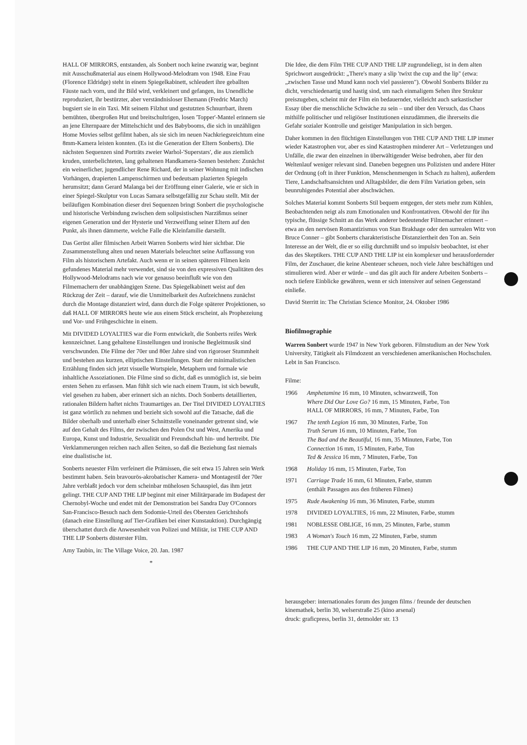HALL OF MIRRORS, entstanden, als Sonbert noch keine zwanzig war, beginnt mit Ausschußmaterial aus einem Hollywood-Melodram von 1948. Eine Frau (Florence Eldridge) steht in einem Spiegelkabinett, schleudert ihre geballten Fäuste nach vorn, und ihr Bild wird, verkleinert und gefangen, ins Unendliche reproduziert, ihr bestürzter, aber verständnisloser Ehemann (Fredric March) bugsiert sie in ein Taxi. Mit seinem Filzhut und gestutzten Schnurrbart, ihrem bemühten, übergroßen Hut und breitschultrigen, losen 'Topper'-Mantel erinnern sie an jene Elternpaare der Mittelschicht und des Babybooms, die sich in unzähligen Home Movies selbst gefilmt haben, als sie sich im neuen Nachkriegsreichtum eine 8mm-Kamera leisten konnten. (Es ist die Generation der Eltern Sonberts). Die nächsten Sequenzen sind Porträts zweier Warhol-'Superstars', die aus ziemlich kruden, unterbelichteten, lang gehaltenen Handkamera-Szenen bestehen: Zunächst ein weinerlicher, jugendlicher Rene Richard, der in seiner Wohnung mit indischen Vorhängen, drapierten Lampenschirmen und bedeutsam plazierten Spiegeln herumsitzt; dann Gerard Malanga bei der Eröffnung einer Galerie, wie er sich in einer Spiegel-Skulptur von Lucas Samara selbstgefällig zur Schau stellt. Mit der beiläufigen Kombination dieser drei Sequenzen bringt Sonbert die psychologische und historische Verbindung zwischen dem solipsistischen Narzißmus seiner eigenen Generation und der Hysterie und Verzweiflung seiner Eltern auf den Punkt, als ihnen dämmerte, welche Falle die Kleinfamilie darstellt.
Das Gerüst aller filmischen Arbeit Warren Sonberts wird hier sichtbar. Die Zusammenstellung alten und neuen Materials beleuchtet seine Auffassung von Film als historischem Artefakt. Auch wenn er in seinen späteren Filmen kein gefundenes Material mehr verwendet, sind sie von den expressiven Qualitäten des Hollywood-Melodrams nach wie vor genauso beeinflußt wie von den Filmemachern der unabhängigen Szene. Das Spiegelkabinett weist auf den Rückzug der Zeit – darauf, wie die Unmittelbarkeit des Aufzeichnens zunächst durch die Montage distanziert wird, dann durch die Folge späterer Projektionen, so daß HALL OF MIRRORS heute wie aus einem Stück erscheint, als Prophezeiung und Vor- und Frühgeschichte in einem.
Mit DIVIDED LOYALTIES war die Form entwickelt, die Sonberts reifes Werk kennzeichnet. Lang gehaltene Einstellungen und ironische Begleitmusik sind verschwunden. Die Filme der 70er und 80er Jahre sind von rigoroser Stummheit und bestehen aus kurzen, elliptischen Einstellungen. Statt der minimalistischen Erzählung finden sich jetzt visuelle Wortspiele, Metaphern und formale wie inhaltliche Assoziationen. Die Filme sind so dicht, daß es unmöglich ist, sie beim ersten Sehen zu erfassen. Man fühlt sich wie nach einem Traum, ist sich bewußt, viel gesehen zu haben, aber erinnert sich an nichts. Doch Sonberts detaillierten, rationalen Bildern haftet nichts Traumartiges an. Der Titel DIVIDED LOYALTIES ist ganz wörtlich zu nehmen und bezieht sich sowohl auf die Tatsache, daß die Bilder oberhalb und unterhalb einer Schnittstelle voneinander getrennt sind, wie auf den Gehalt des Films, der zwischen den Polen Ost und West, Amerika und Europa, Kunst und Industrie, Sexualität und Freundschaft hin- und hertreibt. Die Verklammerungen reichen nach allen Seiten, so daß die Beziehung fast niemals eine dualistische ist.
Sonberts neuester Film verfeinert die Prämissen, die seit etwa 15 Jahren sein Werk bestimmt haben. Sein bravourös-akrobatischer Kamera- und Montagestil der 70er Jahre verblaßt jedoch vor dem scheinbar mühelosen Schauspiel, das ihm jetzt gelingt. THE CUP AND THE LIP beginnt mit einer Militärparade im Budapest der Chernobyl-Woche und endet mit der Demonstration bei Sandra Day O'Connors San-Francisco-Besuch nach dem Sodomie-Urteil des Obersten Gerichtshofs (danach eine Einstellung auf Tier-Grafiken bei einer Kunstauktion). Durchgängig überschattet durch die Anwesenheit von Polizei und Militär, ist THE CUP AND THE LIP Sonberts düsterster Film.
Amy Taubin, in: The Village Voice, 20. Jan. 1987
*
Die Idee, die dem Film THE CUP AND THE LIP zugrundeliegt, ist in dem alten Sprichwort ausgedrückt: „There's many a slip 'twixt the cup and the lip" (etwa: „zwischen Tasse und Mund kann noch viel passieren"). Obwohl Sonberts Bilder zu dicht, verschiedenartig und hastig sind, um nach einmaligem Sehen ihre Struktur preiszugeben, scheint mir der Film ein bedauernder, vielleicht auch sarkastischer Essay über die menschliche Schwäche zu sein – und über den Versuch, das Chaos mithilfe politischer und religiöser Institutionen einzudämmen, die ihrerseits die Gefahr sozialer Kontrolle und geistiger Manipulation in sich bergen.
Daher kommen in den flüchtigen Einstellungen von THE CUP AND THE LIP immer wieder Katastrophen vor, aber es sind Katastrophen minderer Art – Verletzungen und Unfälle, die zwar den einzelnen in überwältigender Weise bedrohen, aber für den Weltenlauf weniger relevant sind. Daneben begegnen uns Polizisten und andere Hüter der Ordnung (oft in ihrer Funktion, Menschenmengen in Schach zu halten), außerdem Tiere, Landschaftsansichten und Alltagsbilder, die dem Film Variation geben, sein beunruhigendes Potential aber abschwächen.
Solches Material kommt Sonberts Stil bequem entgegen, der stets mehr zum Kühlen, Beobachtenden neigt als zum Emotionalen und Konfrontativen. Obwohl der für ihn typische, flüssige Schnitt an das Werk anderer bedeutender Filmemacher erinnert – etwa an den nervösen Romantizismus von Stan Brakhage oder den surrealen Witz von Bruce Conner – gibt Sonberts charakteristische Distanziertheit den Ton an. Sein Interesse an der Welt, die er so eilig durchmißt und so impulsiv beobachtet, ist eher das des Skeptikers. THE CUP AND THE LIP ist ein komplexer und herausfordernder Film, der Zuschauer, die keine Abenteuer scheuen, noch viele Jahre beschäftigen und stimulieren wird. Aber er würde – und das gilt auch für andere Arbeiten Sonberts – noch tiefere Einblicke gewähren, wenn er sich intensiver auf seinen Gegenstand einließe.
David Sterritt in: The Christian Science Monitor, 24. Oktober 1986
Biofilmographie
Warren Sonbert wurde 1947 in New York geboren. Filmstudium an der New York University, Tätigkeit als Filmdozent an verschiedenen amerikanischen Hochschulen. Lebt in San Francisco.
Filme:
1966 Amphetamine 16 mm, 10 Minuten, schwarzweiß, Ton
Where Did Our Love Go? 16 mm, 15 Minuten, Farbe, Ton
HALL OF MIRRORS, 16 mm, 7 Minuten, Farbe, Ton
1967 The tenth Legion 16 mm, 30 Minuten, Farbe, Ton
Truth Serum 16 mm, 10 Minuten, Farbe, Ton
The Bad and the Beautiful, 16 mm, 35 Minuten, Farbe, Ton
Connection 16 mm, 15 Minuten, Farbe, Ton
Ted & Jessica 16 mm, 7 Minuten, Farbe, Ton
1968 Holiday 16 mm, 15 Minuten, Farbe, Ton
1971 Carriage Trade 16 mm, 61 Minuten, Farbe, stumm
(enthält Passagen aus den früheren Filmen)
1975 Rude Awakening 16 mm, 36 Minuten, Farbe, stumm
1978 DIVIDED LOYALTIES, 16 mm, 22 Minuten, Farbe, stumm
1981 NOBLESSE OBLIGE, 16 mm, 25 Minuten, Farbe, stumm
1983 A Woman's Touch 16 mm, 22 Minuten, Farbe, stumm
1986 THE CUP AND THE LIP 16 mm, 20 Minuten, Farbe, stumm
herausgeber: internationales forum des jungen films / freunde der deutschen kinemathek, berlin 30, welserstraße 25 (kino arsenal)
druck: graficpress, berlin 31, detmolder str. 13